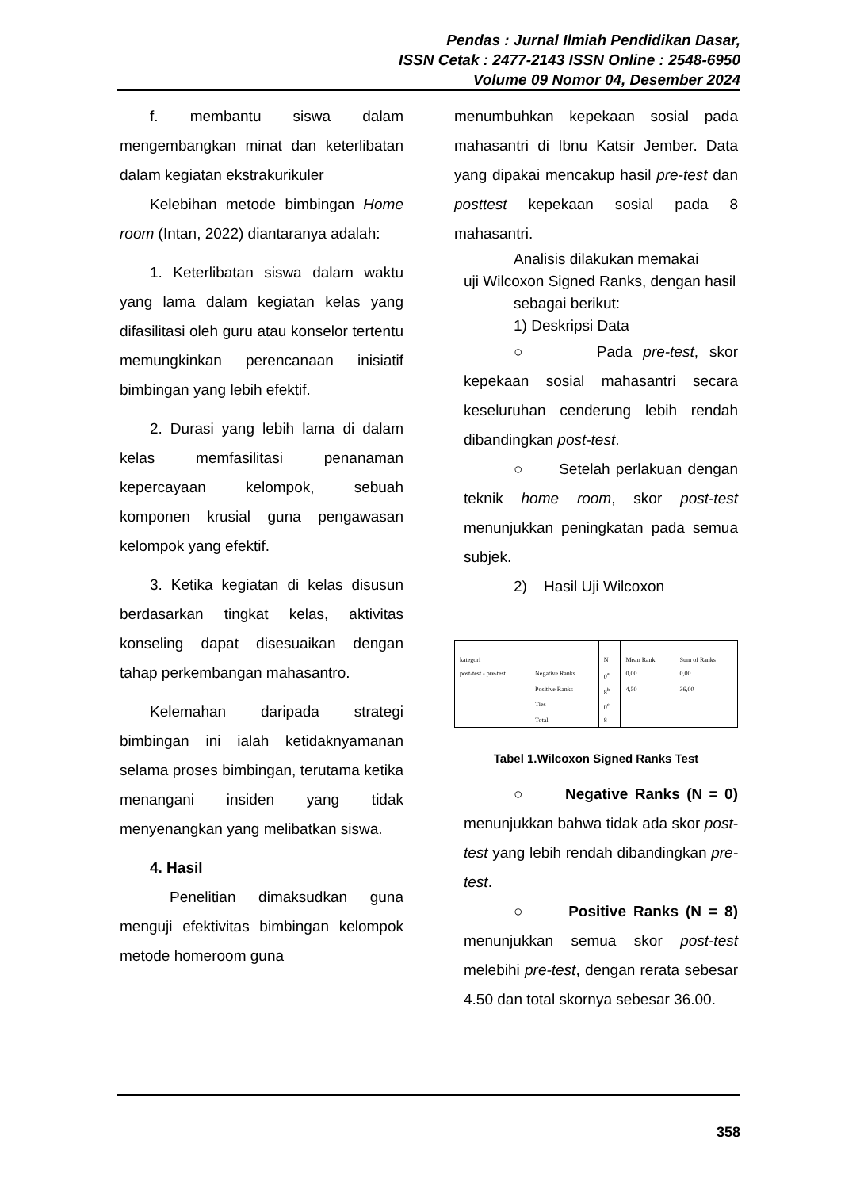Pendas : Jurnal Ilmiah Pendidikan Dasar,
ISSN Cetak : 2477-2143 ISSN Online : 2548-6950
Volume 09 Nomor 04, Desember 2024
f. membantu siswa dalam mengembangkan minat dan keterlibatan dalam kegiatan ekstrakurikuler
Kelebihan metode bimbingan Home room (Intan, 2022) diantaranya adalah:
1. Keterlibatan siswa dalam waktu yang lama dalam kegiatan kelas yang difasilitasi oleh guru atau konselor tertentu memungkinkan perencanaan inisiatif bimbingan yang lebih efektif.
2. Durasi yang lebih lama di dalam kelas memfasilitasi penanaman kepercayaan kelompok, sebuah komponen krusial guna pengawasan kelompok yang efektif.
3. Ketika kegiatan di kelas disusun berdasarkan tingkat kelas, aktivitas konseling dapat disesuaikan dengan tahap perkembangan mahasantro.
Kelemahan daripada strategi bimbingan ini ialah ketidaknyamanan selama proses bimbingan, terutama ketika menangani insiden yang tidak menyenangkan yang melibatkan siswa.
4. Hasil
Penelitian dimaksudkan guna menguji efektivitas bimbingan kelompok metode homeroom guna
menumbuhkan kepekaan sosial pada mahasantri di Ibnu Katsir Jember. Data yang dipakai mencakup hasil pre-test dan posttest kepekaan sosial pada 8 mahasantri.
Analisis dilakukan memakai
uji Wilcoxon Signed Ranks, dengan hasil
sebagai berikut:
1) Deskripsi Data
○ Pada pre-test, skor kepekaan sosial mahasantri secara keseluruhan cenderung lebih rendah dibandingkan post-test.
○ Setelah perlakuan dengan teknik home room, skor post-test menunjukkan peningkatan pada semua subjek.
2) Hasil Uji Wilcoxon
| kategori | | N | Mean Rank | Sum of Ranks |
| post-test - pre-test | Negative Ranks | 0<sup>a</sup> | 0,00 | 0,00 |
| | Positive Ranks | 8<sup>b</sup> | 4,50 | 36,00 |
| | Ties | 0<sup>c</sup> | | |
| | Total | 8 | | |
Tabel 1.Wilcoxon Signed Ranks Test
○ Negative Ranks (N = 0) menunjukkan bahwa tidak ada skor post-test yang lebih rendah dibandingkan pre-test.
○ Positive Ranks (N = 8) menunjukkan semua skor post-test melebihi pre-test, dengan rerata sebesar 4.50 dan total skornya sebesar 36.00.
358